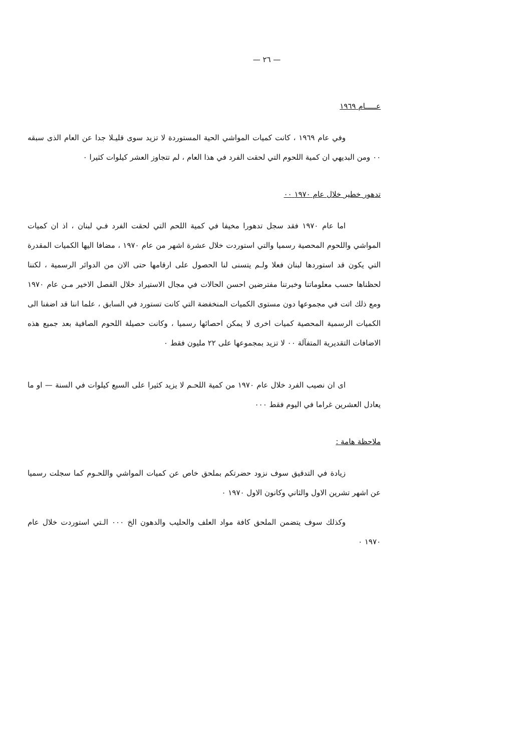— ٢٦ —
عـــــام ١٩٦٩
وفي عام ١٩٦٩ ، كانت كميات المواشي الحية المستوردة لا تزيد سوى قليـلا جدا عن العام الذى سبقه ٠٠ ومن البديهي ان كمية اللحوم التي لحقت الفرد في هذا العام ، لم تتجاوز العشر كيلوات كثيرا ٠
تدهور خطير خلال عام ١٩٧٠ ٠٠
اما عام ١٩٧٠ فقد سجل تدهورا مخيفا في كمية اللحم التي لحقت الفرد فـي لبنان ، اذ ان كميات المواشي واللحوم المحصية رسميا والتي استوردت خلال عشرة اشهر من عام ١٩٧٠ ، مضافا اليها الكميات المقدرة التي يكون قد استوردها لبنان فعلا ولـم يتسنى لنا الحصول على ارقامها حتى الان من الدوائر الرسمية ، لكننا لحظناها حسب معلوماتنا وخبرتنا مفترضين احسن الحالات في مجال الاستيراد خلال الفصل الاخير مـن عام ١٩٧٠ ومع ذلك اتت في مجموعها دون مستوى الكميات المنخفضة التي كانت تستورد في السابق ، علما اننا قد اضفنا الى الكميات الرسمية المحصية كميات اخرى لا يمكن احصائها رسميا ، وكانت حصيلة اللحوم الصافية بعد جميع هذه الاضافات التقديرية المتفآلة ٠٠ لا تزيد بمجموعها على ٢٢ مليون فقط ٠
اى ان نصيب الفرد خلال عام ١٩٧٠ من كمية اللحـم لا يزيد كثيرا على السبع كيلوات في السنة — او ما يعادل العشرين غراما في اليوم فقط ٠٠٠
ملاحظة هامة :
زيادة في التدقيق سوف نزود حضرتكم بملحق خاص عن كميات المواشي واللحـوم كما سجلت رسميا عن اشهر تشرين الاول والثاني وكانون الاول ١٩٧٠ ٠
وكذلك سوف يتضمن الملحق كافة مواد العلف والحليب والدهون الخ ٠٠٠ الـتي استوردت خلال عام ١٩٧٠ ٠